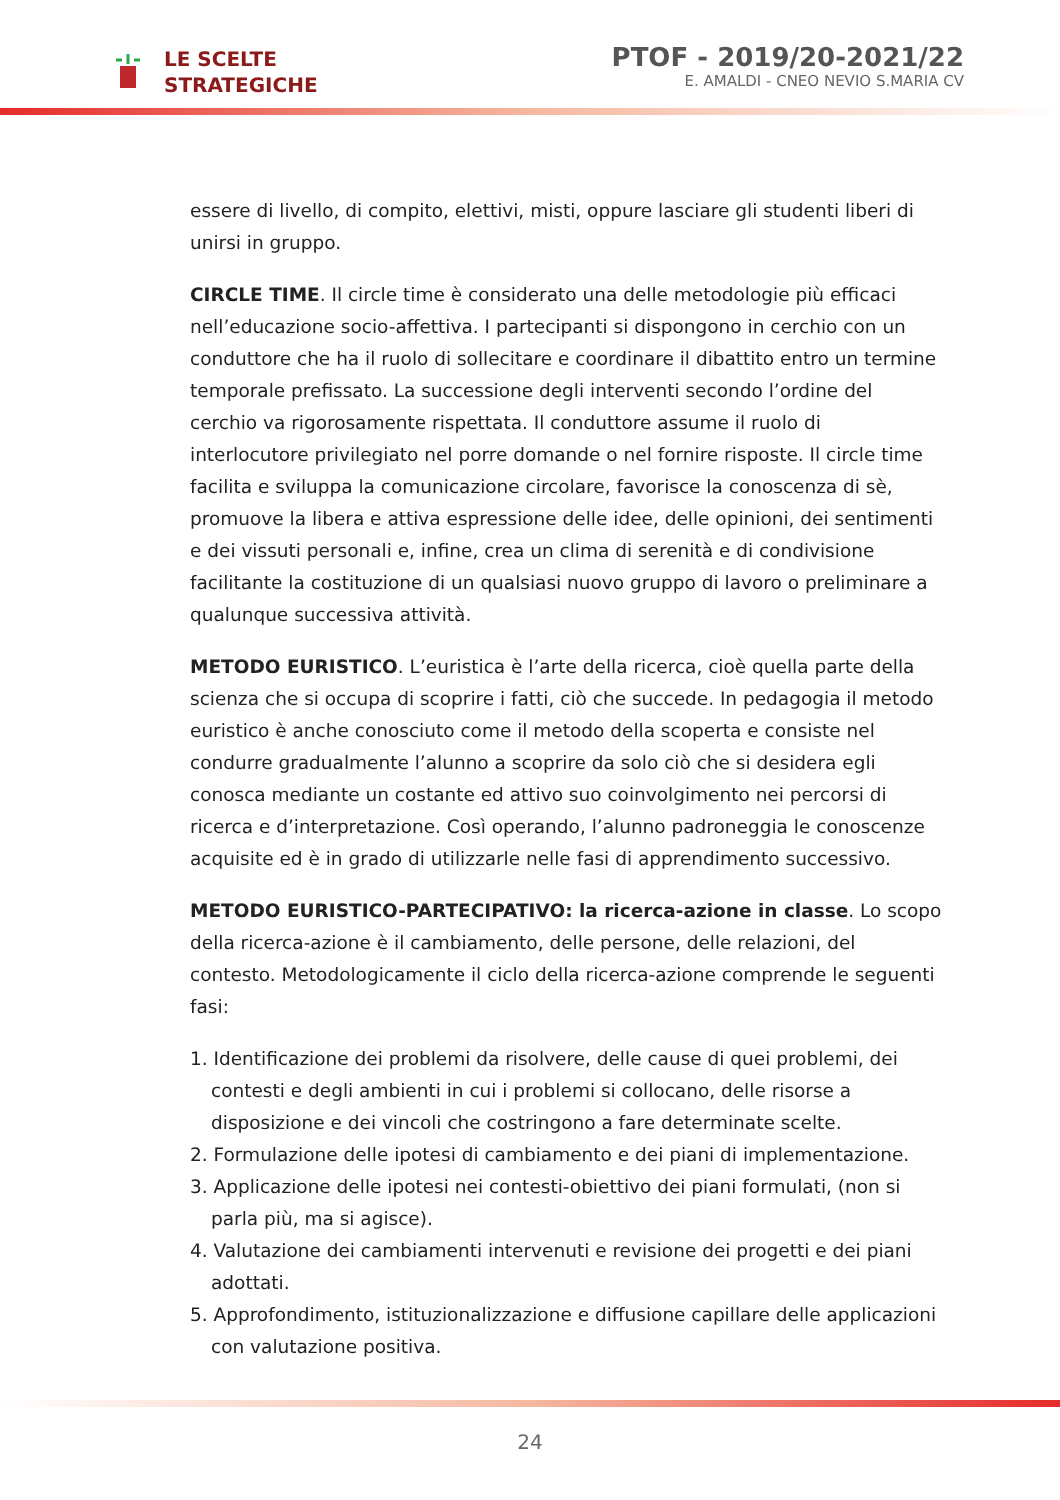LE SCELTE
STRATEGICHE
PTOF - 2019/20-2021/22
E. AMALDI - CNEO NEVIO S.MARIA CV
essere di livello, di compito, elettivi, misti, oppure lasciare gli studenti liberi di unirsi in gruppo.
CIRCLE TIME. Il circle time è considerato una delle metodologie più efficaci nell’educazione socio-affettiva. I partecipanti si dispongono in cerchio con un conduttore che ha il ruolo di sollecitare e coordinare il dibattito entro un termine temporale prefissato. La successione degli interventi secondo l’ordine del cerchio va rigorosamente rispettata. Il conduttore assume il ruolo di interlocutore privilegiato nel porre domande o nel fornire risposte. Il circle time facilita e sviluppa la comunicazione circolare, favorisce la conoscenza di sè, promuove la libera e attiva espressione delle idee, delle opinioni, dei sentimenti e dei vissuti personali e, infine, crea un clima di serenità e di condivisione facilitante la costituzione di un qualsiasi nuovo gruppo di lavoro o preliminare a qualunque successiva attività.
METODO EURISTICO. L’euristica è l’arte della ricerca, cioè quella parte della scienza che si occupa di scoprire i fatti, ciò che succede. In pedagogia il metodo euristico è anche conosciuto come il metodo della scoperta e consiste nel condurre gradualmente l’alunno a scoprire da solo ciò che si desidera egli conosca mediante un costante ed attivo suo coinvolgimento nei percorsi di ricerca e d’interpretazione. Così operando, l’alunno padroneggia le conoscenze acquisite ed è in grado di utilizzarle nelle fasi di apprendimento successivo.
METODO EURISTICO-PARTECIPATIVO: la ricerca-azione in classe. Lo scopo della ricerca-azione è il cambiamento, delle persone, delle relazioni, del contesto. Metodologicamente il ciclo della ricerca-azione comprende le seguenti fasi:
1. Identificazione dei problemi da risolvere, delle cause di quei problemi, dei contesti e degli ambienti in cui i problemi si collocano, delle risorse a disposizione e dei vincoli che costringono a fare determinate scelte.
2. Formulazione delle ipotesi di cambiamento e dei piani di implementazione.
3. Applicazione delle ipotesi nei contesti-obiettivo dei piani formulati, (non si parla più, ma si agisce).
4. Valutazione dei cambiamenti intervenuti e revisione dei progetti e dei piani adottati.
5. Approfondimento, istituzionalizzazione e diffusione capillare delle applicazioni con valutazione positiva.
24